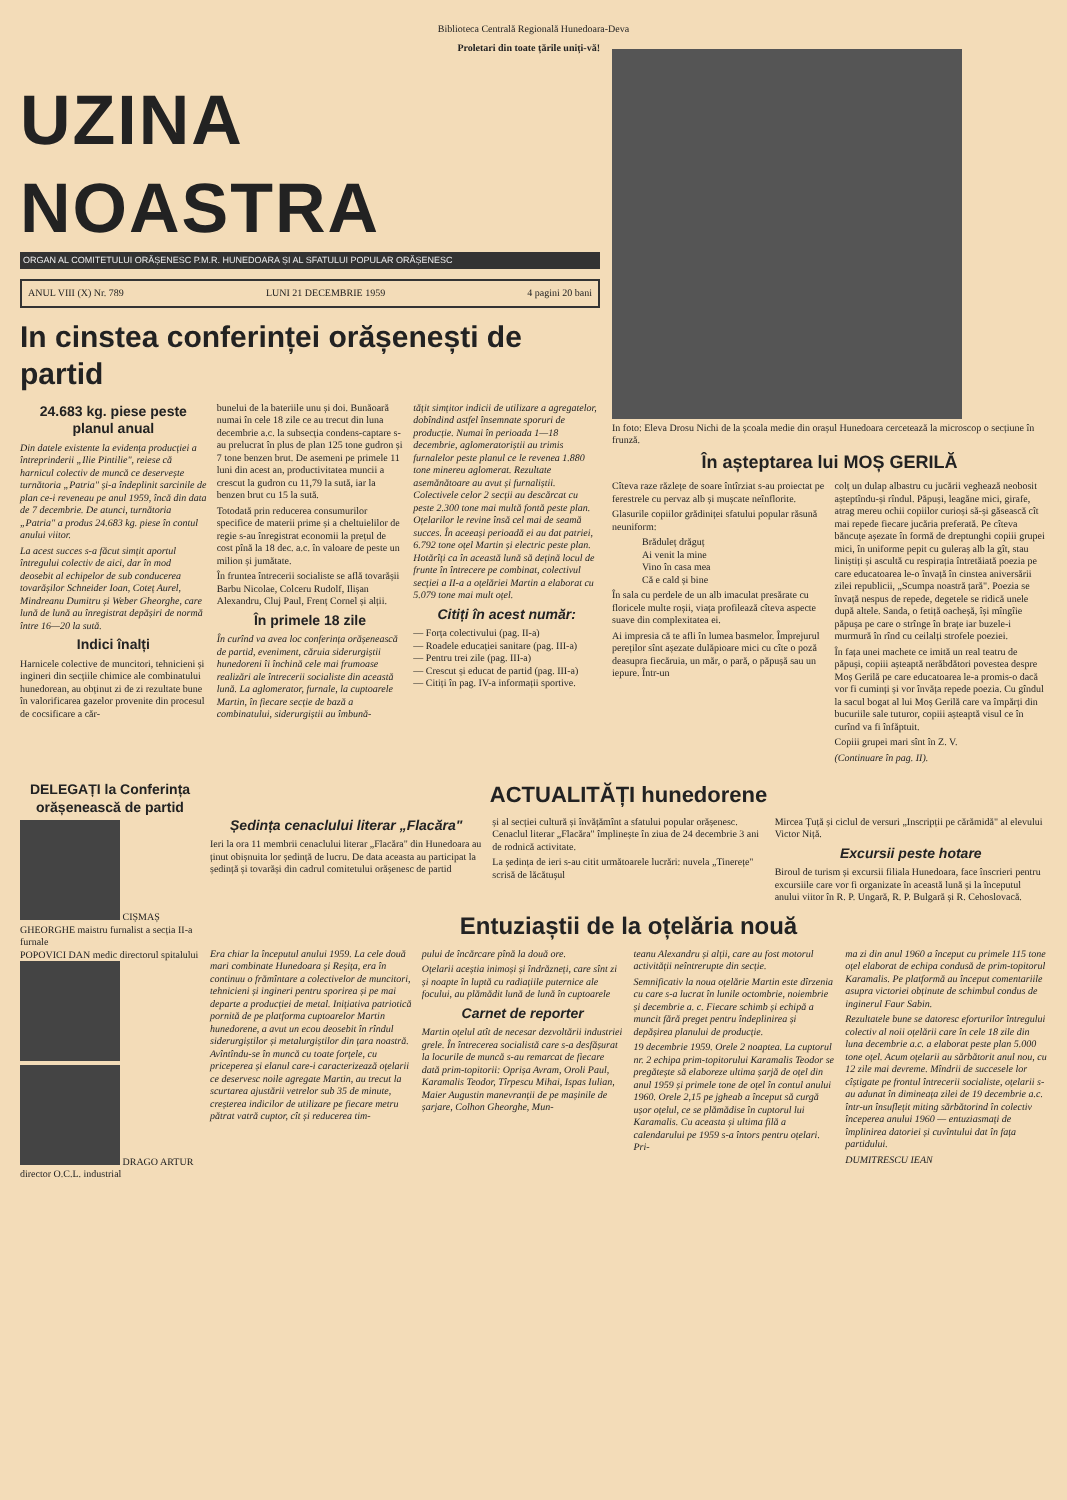Biblioteca Centrală Regională Hunedoara-Deva
Proletari din toate țările uniți-vă!
UZINA NOASTRA
ORGAN AL COMITETULUI ORĂȘENESC P.M.R. HUNEDOARA ȘI AL SFATULUI POPULAR ORĂȘENESC
ANUL VIII (X) Nr. 789 LUNI 21 DECEMBRIE 1959 4 pagini 20 bani
In cinstea conferinței orășenești de partid
24.683 kg. piese peste planul anual
Din datele existente la evidența producției a întreprinderii „Ilie Pintilie", reiese că harnicul colectiv de muncă ce deservește turnătoria „Patria" și-a îndeplinit sarcinile de plan ce-i reveneau pe anul 1959, încă din data de 7 decembrie. De atunci, turnătoria „Patria" a produs 24.683 kg. piese în contul anului viitor.
La acest succes s-a făcut simțit aportul întregului colectiv de aici, dar în mod deosebit al echipelor de sub conducerea tovarășilor Schneider Ioan, Coteț Aurel, Mindreanu Dumitru și Weber Gheorghe, care lună de lună au înregistrat depășiri de normă între 16—20 la sută.
Indici înalți
Harnicele colective de muncitori, tehnicieni și ingineri din secțiile chimice ale combinatului hunedorean, au obținut zi de zi rezultate bune în valorificarea gazelor provenite din procesul de cocsificare a căr-
bunelui de la bateriile unu și doi. Bunăoară numai în cele 18 zile ce au trecut din luna decembrie a.c. la subsecția condens-captare s-au prelucrat în plus de plan 125 tone gudron și 7 tone benzen brut. De asemeni pe primele 11 luni din acest an, productivitatea muncii a crescut la gudron cu 11,79 la sută, iar la benzen brut cu 15 la sută.
Totodată prin reducerea consumurilor specifice de materii prime și a cheltuielilor de regie s-au înregistrat economii la prețul de cost pînă la 18 dec. a.c. în valoare de peste un milion și jumătate.
În fruntea întrecerii socialiste se află tovarășii Barbu Nicolae, Colceru Rudolf, Ilișan Alexandru, Cluj Paul, Frenț Cornel și alții.
În primele 18 zile
În curînd va avea loc conferința orășenească de partid, eveniment, căruia siderurgiștii hunedoreni îi închină cele mai frumoase realizări ale întrecerii socialiste din această lună. La aglomerator, furnale, la cuptoarele Martin, în fiecare secție de bază a combinatului, siderurgiștii au îmbună-
tățit simțitor indicii de utilizare a agregatelor, dobîndind astfel însemnate sporuri de producție. Numai în perioada 1—18 decembrie, aglomeratoriștii au trimis furnalelor peste planul ce le revenea 1.880 tone minereu aglomerat. Rezultate asemănătoare au avut și furnaliștii. Colectivele celor 2 secții au descărcat cu peste 2.300 tone mai multă fontă peste plan. Oțelarilor le revine însă cel mai de seamă succes. În aceeași perioadă ei au dat patriei, 6.792 tone oțel Martin și electric peste plan. Hotărîți ca în această lună să dețină locul de frunte în întrecere pe combinat, colectivul secției a II-a a oțelăriei Martin a elaborat cu 5.079 tone mai mult oțel.
Citiți în acest număr:
— Forța colectivului (pag. II-a)
— Roadele educației sanitare (pag. III-a)
— Pentru trei zile (pag. III-a)
— Crescut și educat de partid (pag. III-a)
— Citiți în pag. IV-a informații sportive.
In foto: Eleva Drosu Nichi de la școala medie din orașul Hunedoara cercetează la microscop o secțiune în frunză.
În așteptarea lui MOȘ GERILĂ
Cîteva raze răzlețe de soare întîrziat s-au proiectat pe ferestrele cu pervaz alb și mușcate neînflorite.
Glasurile copiilor grădiniței sfatului popular răsună neuniform:
Brăduleț drăguț
Ai venit la mine
Vino în casa mea
Că e cald și bine
În sala cu perdele de un alb imaculat presărate cu floricele multe roșii, viața profilează cîteva aspecte suave din complexitatea ei.
Ai impresia că te afli în lumea basmelor. Împrejurul pereților sînt așezate dulăpioare mici cu cîte o poză deasupra fiecăruia, un măr, o pară, o păpușă sau un iepure. Într-un
colț un dulap albastru cu jucării veghează neobosit așteptîndu-și rîndul. Păpuși, leagăne mici, girafe, atrag mereu ochii copiilor curioși să-și găsească cît mai repede fiecare jucăria preferată. Pe cîteva băncuțe așezate în formă de dreptunghi copiii grupei mici, în uniforme pepit cu guleraș alb la gît, stau liniștiți și ascultă cu respirația întretăiată poezia pe care educatoarea le-o învață în cinstea aniversării zilei republicii, „Scumpa noastră țară". Poezia se învață nespus de repede, degetele se ridică unele după altele. Sanda, o fetiță oacheșă, își mîngîie păpușa pe care o strînge în brațe iar buzele-i murmură în rînd cu ceilalți strofele poeziei.
În fața unei machete ce imită un real teatru de păpuși, copiii așteaptă nerăbdători povestea despre Moș Gerilă pe care educatoarea le-a promis-o dacă vor fi cuminți și vor învăța repede poezia. Cu gîndul la sacul bogat al lui Moș Gerilă care va împărți din bucuriile sale tuturor, copiii așteaptă visul ce în curînd va fi înfăptuit.
Copiii grupei mari sînt în Z. V.
(Continuare în pag. II).
DELEGAȚI la Conferința orășenească de partid
CIȘMAȘ GHEORGHE maistru furnalist a secția II-a furnale
POPOVICI DAN medic directorul spitalului
DRAGO ARTUR director O.C.L. industrial
ACTUALITĂȚI hunedorene
Ședința cenaclului literar „Flacăra"
Ieri la ora 11 membrii cenaclului literar „Flacăra" din Hunedoara au ținut obișnuita lor ședință de lucru. De data aceasta au participat la ședință și tovarăși din cadrul comitetului orășenesc de partid
și al secției cultură și învățămînt a sfatului popular orășenesc. Cenaclul literar „Flacăra" împlinește în ziua de 24 decembrie 3 ani de rodnică activitate.
La ședința de ieri s-au citit următoarele lucrări: nuvela „Tinerețe" scrisă de lăcătușul
Mircea Țuță și ciclul de versuri „Inscripții pe cărămidă" al elevului Victor Niță.
Excursii peste hotare
Biroul de turism și excursii filiala Hunedoara, face înscrieri pentru excursiile care vor fi organizate în această lună și la începutul anului viitor în R. P. Ungară, R. P. Bulgară și R. Cehoslovacă.
Entuziaștii de la oțelăria nouă
Era chiar la începutul anului 1959. La cele două mari combinate Hunedoara și Reșița, era în continuu o frămîntare a colectivelor de muncitori, tehnicieni și ingineri pentru sporirea și pe mai departe a producției de metal. Inițiativa patriotică pornită de pe platforma cuptoarelor Martin hunedorene, a avut un ecou deosebit în rîndul siderurgiștilor și metalurgiștilor din țara noastră. Avîntîndu-se în muncă cu toate forțele, cu priceperea și elanul care-i caracterizează oțelarii ce deservesc noile agregate Martin, au trecut la scurtarea ajustării vetrelor sub 35 de minute, creșterea indicilor de utilizare pe fiecare metru pătrat vatră cuptor, cît și reducerea tim-
pului de încărcare pînă la două ore.
Oțelarii aceștia inimoși și îndrăzneți, care sînt zi și noapte în luptă cu radiațiile puternice ale focului, au plămădit lună de lună în cuptoarele
Carnet de reporter
Martin oțelul atît de necesar dezvoltării industriei grele. În întrecerea socialistă care s-a desfășurat la locurile de muncă s-au remarcat de fiecare dată prim-topitorii: Oprișa Avram, Oroli Paul, Karamalis Teodor, Tîrpescu Mihai, Ispas Iulian, Maier Augustin manevranții de pe mașinile de șarjare, Colhon Gheorghe, Mun-
teanu Alexandru și alții, care au fost motorul activității neîntrerupte din secție.
Semnificativ la noua oțelărie Martin este dîrzenia cu care s-a lucrat în lunile octombrie, noiembrie și decembrie a. c. Fiecare schimb și echipă a muncit fără preget pentru îndeplinirea și depășirea planului de producție.
19 decembrie 1959. Orele 2 noaptea. La cuptorul nr. 2 echipa prim-topitorului Karamalis Teodor se pregătește să elaboreze ultima șarjă de oțel din anul 1959 și primele tone de oțel în contul anului 1960. Orele 2,15 pe jgheab a început să curgă ușor oțelul, ce se plămădise în cuptorul lui Karamalis. Cu aceasta și ultima filă a calendarului pe 1959 s-a întors pentru oțelari. Pri-
ma zi din anul 1960 a început cu primele 115 tone oțel elaborat de echipa condusă de prim-topitorul Karamalis. Pe platformă au început comentariile asupra victoriei obținute de schimbul condus de inginerul Faur Sabin.
Rezultatele bune se datoresc eforturilor întregului colectiv al noii oțelării care în cele 18 zile din luna decembrie a.c. a elaborat peste plan 5.000 tone oțel. Acum oțelarii au sărbătorit anul nou, cu 12 zile mai devreme. Mîndrii de succesele lor cîștigate pe frontul întrecerii socialiste, oțelarii s-au adunat în dimineața zilei de 19 decembrie a.c. într-un însuflețit miting sărbătorind în colectiv începerea anului 1960 — entuziasmați de împlinirea datoriei și cuvîntului dat în fața partidului.
DUMITRESCU IEAN